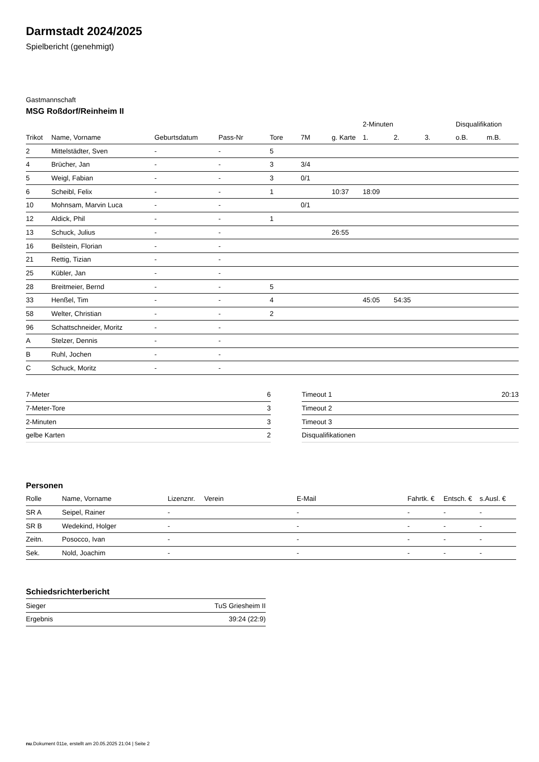Darmstadt 2024/2025
Spielbericht (genehmigt)
Gastmannschaft
MSG Roßdorf/Reinheim II
| | | | | | | | 2-Minuten | | | Disqualifikation | |
| Trikot | Name, Vorname | Geburtsdatum | Pass-Nr | Tore | 7M | g. Karte | 1. | 2. | 3. | o.B. | m.B. |
| 2 | Mittelstädter, Sven | - | - | 5 | | | | | | | |
| 4 | Brücher, Jan | - | - | 3 | 3/4 | | | | | | |
| 5 | Weigl, Fabian | - | - | 3 | 0/1 | | | | | | |
| 6 | Scheibl, Felix | - | - | 1 | | 10:37 | 18:09 | | | | |
| 10 | Mohnsam, Marvin Luca | - | - | | 0/1 | | | | | | |
| 12 | Aldick, Phil | - | - | 1 | | | | | | | |
| 13 | Schuck, Julius | - | - | | | 26:55 | | | | | |
| 16 | Beilstein, Florian | - | - | | | | | | | | |
| 21 | Rettig, Tizian | - | - | | | | | | | | |
| 25 | Kübler, Jan | - | - | | | | | | | | |
| 28 | Breitmeier, Bernd | - | - | 5 | | | | | | | |
| 33 | Henßel, Tim | - | - | 4 | | | 45:05 | 54:35 | | | |
| 58 | Welter, Christian | - | - | 2 | | | | | | | |
| 96 | Schattschneider, Moritz | - | - | | | | | | | | |
| A | Stelzer, Dennis | - | - | | | | | | | | |
| B | Ruhl, Jochen | - | - | | | | | | | | |
| C | Schuck, Moritz | - | - | | | | | | | | |
| 7-Meter | 6 |
| 7-Meter-Tore | 3 |
| 2-Minuten | 3 |
| gelbe Karten | 2 |
| Timeout 1 | 20:13 |
| Timeout 2 | |
| Timeout 3 | |
| Disqualifikationen | |
Personen
| Rolle | Name, Vorname | Lizenznr. | Verein | E-Mail | Fahrtk. € | Entsch. € | s.Ausl. € |
| --- | --- | --- | --- | --- | --- | --- | --- |
| SR A | Seipel, Rainer | - | | - | - | - | - |
| SR B | Wedekind, Holger | - | | - | - | - | - |
| Zeitn. | Posocco, Ivan | - | | - | - | - | - |
| Sek. | Nold, Joachim | - | | - | - | - | - |
Schiedsrichterbericht
| Sieger | TuS Griesheim II |
| Ergebnis | 39:24 (22:9) |
nu.Dokument 011e, erstellt am 20.05.2025 21:04 | Seite 2